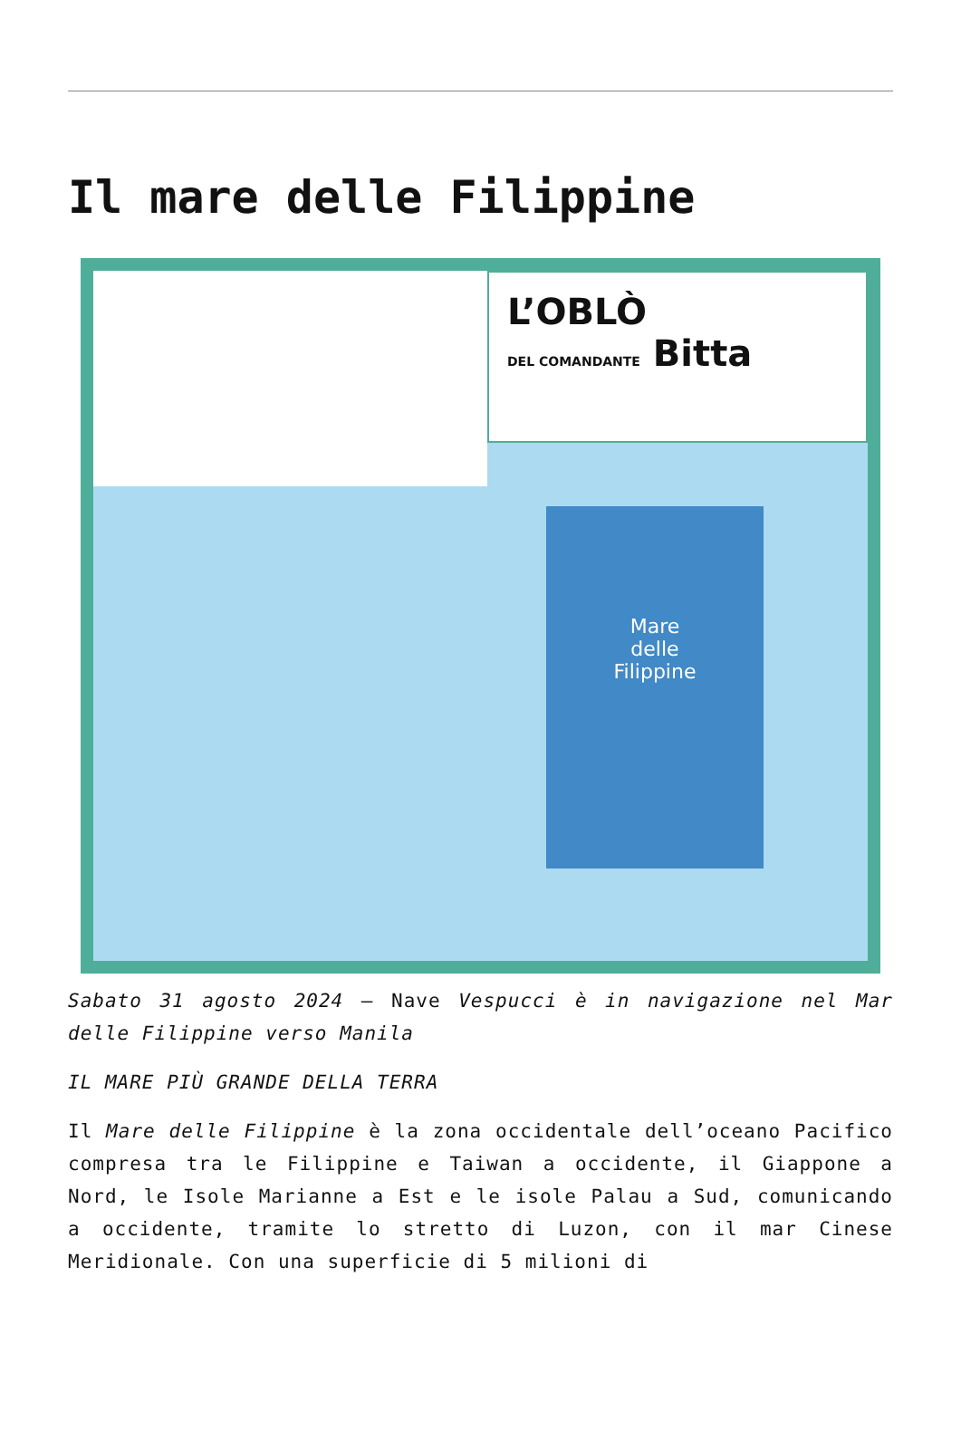Il mare delle Filippine
L’OBLÒ
DEL COMANDANTE Bitta
Mare
delle
Filippine
Sabato 31 agosto 2024 – Nave Vespucci è in navigazione nel Mar delle Filippine verso Manila
IL MARE PIÙ GRANDE DELLA TERRA
Il Mare delle Filippine è la zona occidentale dell’oceano Pacifico compresa tra le Filippine e Taiwan a occidente, il Giappone a Nord, le Isole Marianne a Est e le isole Palau a Sud, comunicando a occidente, tramite lo stretto di Luzon, con il mar Cinese Meridionale. Con una superficie di 5 milioni di